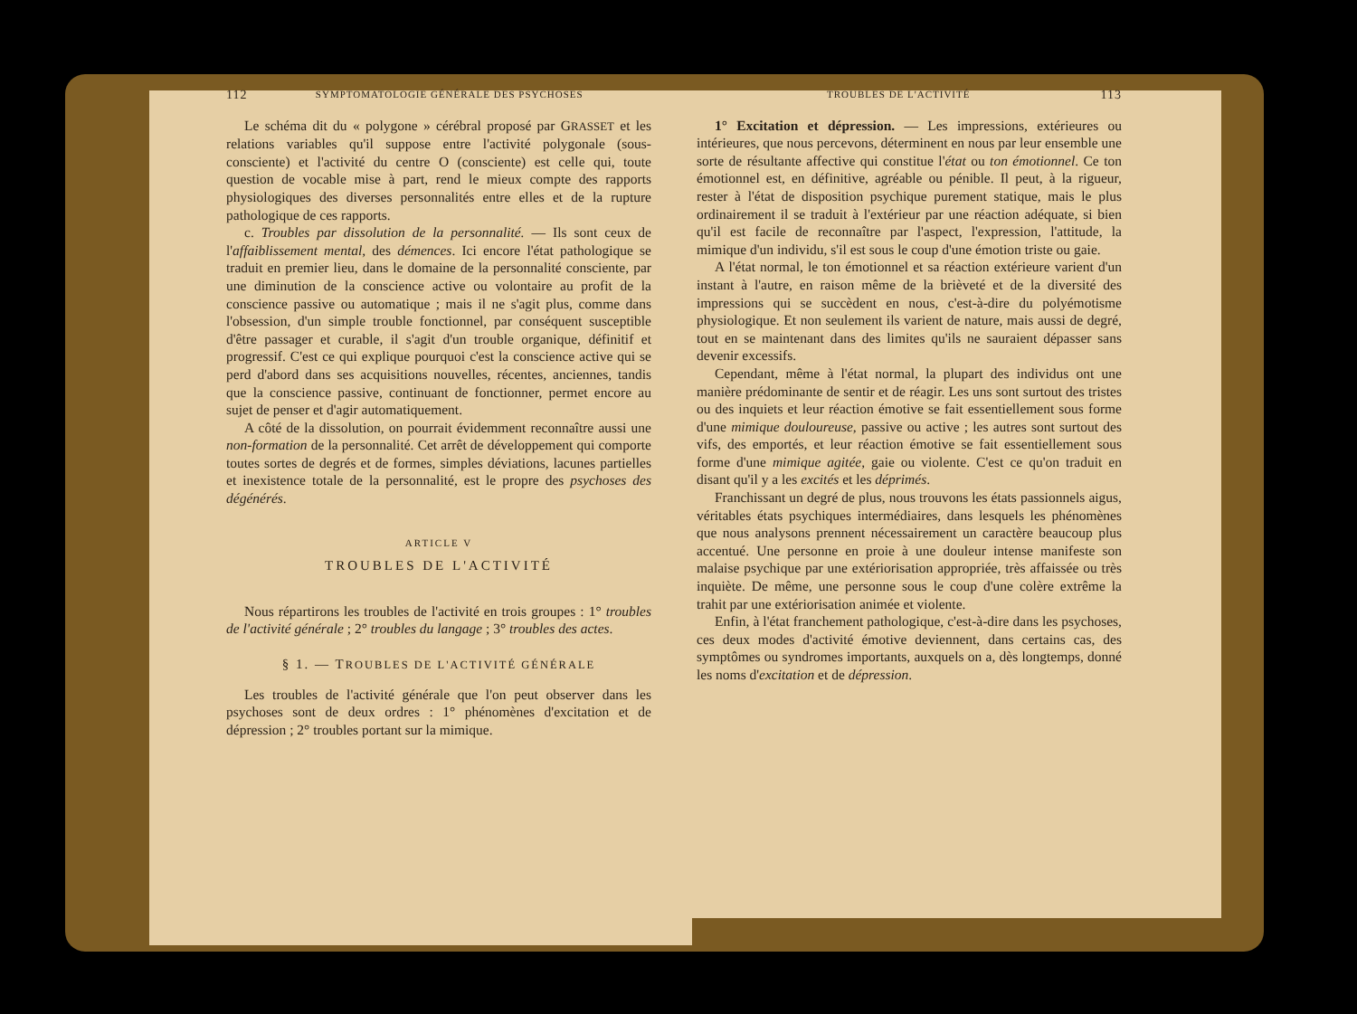112 SYMPTOMATOLOGIE GÉNÉRALE DES PSYCHOSES
Le schéma dit du « polygone » cérébral proposé par GRASSET et les relations variables qu'il suppose entre l'activité polygonale (sous-consciente) et l'activité du centre O (consciente) est celle qui, toute question de vocable mise à part, rend le mieux compte des rapports physiologiques des diverses personnalités entre elles et de la rupture pathologique de ces rapports.
c. Troubles par dissolution de la personnalité. — Ils sont ceux de l'affaiblissement mental, des démences. Ici encore l'état pathologique se traduit en premier lieu, dans le domaine de la personnalité consciente, par une diminution de la conscience active ou volontaire au profit de la conscience passive ou automatique ; mais il ne s'agit plus, comme dans l'obsession, d'un simple trouble fonctionnel, par conséquent susceptible d'être passager et curable, il s'agit d'un trouble organique, définitif et progressif. C'est ce qui explique pourquoi c'est la conscience active qui se perd d'abord dans ses acquisitions nouvelles, récentes, anciennes, tandis que la conscience passive, continuant de fonctionner, permet encore au sujet de penser et d'agir automatiquement.
A côté de la dissolution, on pourrait évidemment reconnaître aussi une non-formation de la personnalité. Cet arrêt de développement qui comporte toutes sortes de degrés et de formes, simples déviations, lacunes partielles et inexistence totale de la personnalité, est le propre des psychoses des dégénérés.
ARTICLE V
TROUBLES DE L'ACTIVITÉ
Nous répartirons les troubles de l'activité en trois groupes : 1° troubles de l'activité générale ; 2° troubles du langage ; 3° troubles des actes.
§ 1. — TROUBLES DE L'ACTIVITÉ GÉNÉRALE
Les troubles de l'activité générale que l'on peut observer dans les psychoses sont de deux ordres : 1° phénomènes d'excitation et de dépression ; 2° troubles portant sur la mimique.
TROUBLES DE L'ACTIVITÉ 113
1° Excitation et dépression. — Les impressions, extérieures ou intérieures, que nous percevons, déterminent en nous par leur ensemble une sorte de résultante affective qui constitue l'état ou ton émotionnel. Ce ton émotionnel est, en définitive, agréable ou pénible. Il peut, à la rigueur, rester à l'état de disposition psychique purement statique, mais le plus ordinairement il se traduit à l'extérieur par une réaction adéquate, si bien qu'il est facile de reconnaître par l'aspect, l'expression, l'attitude, la mimique d'un individu, s'il est sous le coup d'une émotion triste ou gaie.
A l'état normal, le ton émotionnel et sa réaction extérieure varient d'un instant à l'autre, en raison même de la brièveté et de la diversité des impressions qui se succèdent en nous, c'est-à-dire du polyémotisme physiologique. Et non seulement ils varient de nature, mais aussi de degré, tout en se maintenant dans des limites qu'ils ne sauraient dépasser sans devenir excessifs.
Cependant, même à l'état normal, la plupart des individus ont une manière prédominante de sentir et de réagir. Les uns sont surtout des tristes ou des inquiets et leur réaction émotive se fait essentiellement sous forme d'une mimique douloureuse, passive ou active ; les autres sont surtout des vifs, des emportés, et leur réaction émotive se fait essentiellement sous forme d'une mimique agitée, gaie ou violente. C'est ce qu'on traduit en disant qu'il y a les excités et les déprimés.
Franchissant un degré de plus, nous trouvons les états passionnels aigus, véritables états psychiques intermédiaires, dans lesquels les phénomènes que nous analysons prennent nécessairement un caractère beaucoup plus accentué. Une personne en proie à une douleur intense manifeste son malaise psychique par une extériorisation appropriée, très affaissée ou très inquiète. De même, une personne sous le coup d'une colère extrême la trahit par une extériorisation animée et violente.
Enfin, à l'état franchement pathologique, c'est-à-dire dans les psychoses, ces deux modes d'activité émotive deviennent, dans certains cas, des symptômes ou syndromes importants, auxquels on a, dès longtemps, donné les noms d'excitation et de dépression.